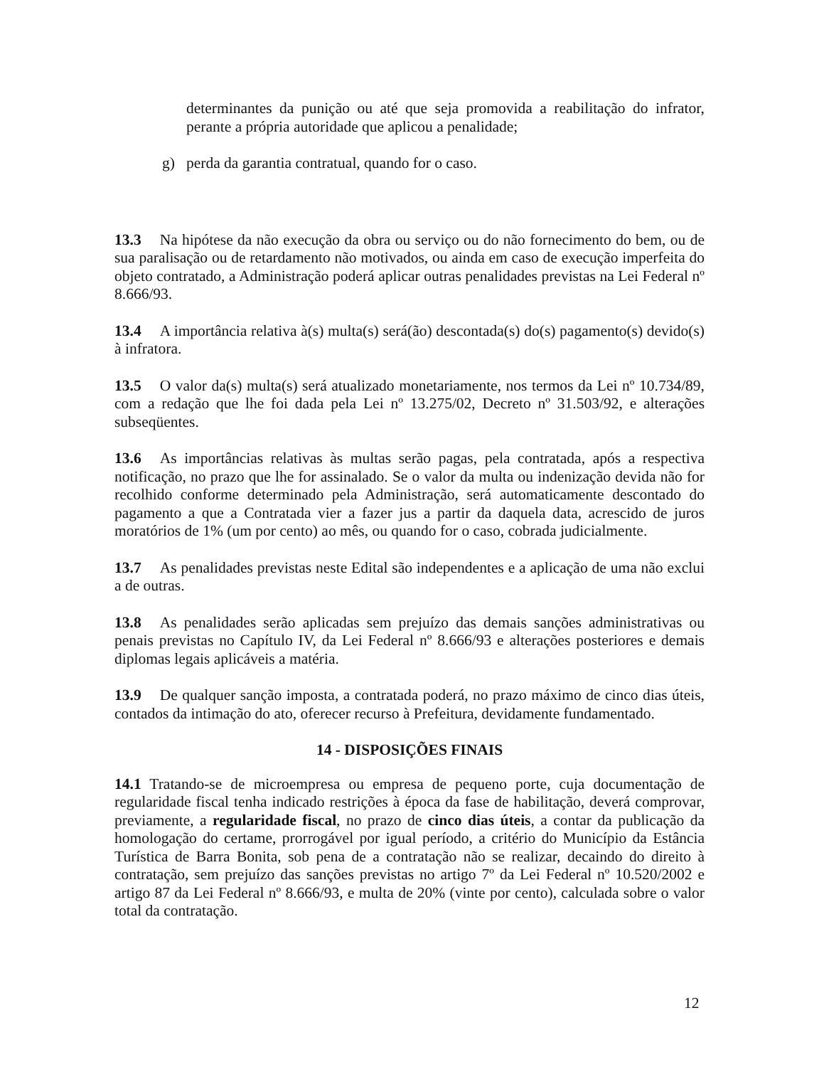determinantes da punição ou até que seja promovida a reabilitação do infrator, perante a própria autoridade que aplicou a penalidade;
g) perda da garantia contratual, quando for o caso.
13.3 Na hipótese da não execução da obra ou serviço ou do não fornecimento do bem, ou de sua paralisação ou de retardamento não motivados, ou ainda em caso de execução imperfeita do objeto contratado, a Administração poderá aplicar outras penalidades previstas na Lei Federal nº 8.666/93.
13.4 A importância relativa à(s) multa(s) será(ão) descontada(s) do(s) pagamento(s) devido(s) à infratora.
13.5 O valor da(s) multa(s) será atualizado monetariamente, nos termos da Lei nº 10.734/89, com a redação que lhe foi dada pela Lei nº 13.275/02, Decreto nº 31.503/92, e alterações subseqüentes.
13.6 As importâncias relativas às multas serão pagas, pela contratada, após a respectiva notificação, no prazo que lhe for assinalado. Se o valor da multa ou indenização devida não for recolhido conforme determinado pela Administração, será automaticamente descontado do pagamento a que a Contratada vier a fazer jus a partir da daquela data, acrescido de juros moratórios de 1% (um por cento) ao mês, ou quando for o caso, cobrada judicialmente.
13.7 As penalidades previstas neste Edital são independentes e a aplicação de uma não exclui a de outras.
13.8 As penalidades serão aplicadas sem prejuízo das demais sanções administrativas ou penais previstas no Capítulo IV, da Lei Federal nº 8.666/93 e alterações posteriores e demais diplomas legais aplicáveis a matéria.
13.9 De qualquer sanção imposta, a contratada poderá, no prazo máximo de cinco dias úteis, contados da intimação do ato, oferecer recurso à Prefeitura, devidamente fundamentado.
14 - DISPOSIÇÕES FINAIS
14.1 Tratando-se de microempresa ou empresa de pequeno porte, cuja documentação de regularidade fiscal tenha indicado restrições à época da fase de habilitação, deverá comprovar, previamente, a regularidade fiscal, no prazo de cinco dias úteis, a contar da publicação da homologação do certame, prorrogável por igual período, a critério do Município da Estância Turística de Barra Bonita, sob pena de a contratação não se realizar, decaindo do direito à contratação, sem prejuízo das sanções previstas no artigo 7º da Lei Federal nº 10.520/2002 e artigo 87 da Lei Federal nº 8.666/93, e multa de 20% (vinte por cento), calculada sobre o valor total da contratação.
12